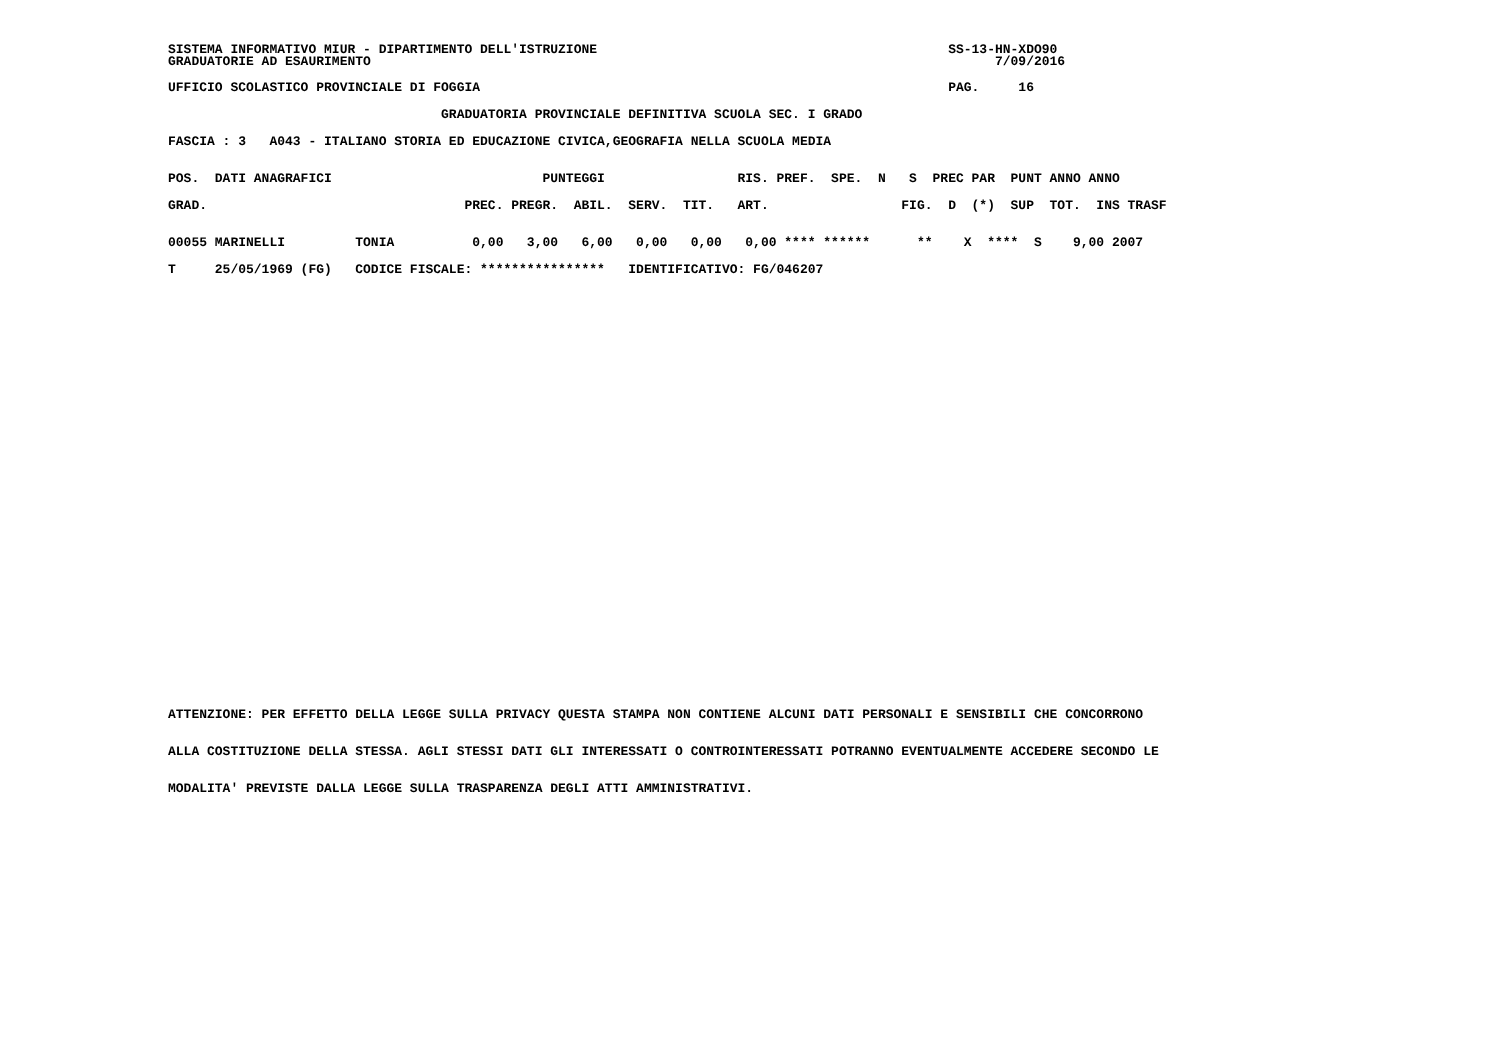SISTEMA INFORMATIVO MIUR - DIPARTIMENTO DELL'ISTRUZIONE                                             SS-13-HN-XDO90
GRADUATORIE AD ESAURIMENTO                                                                                7/09/2016
UFFICIO SCOLASTICO PROVINCIALE DI FOGGIA                                                            PAG.     16
                                   GRADUATORIA PROVINCIALE DEFINITIVA SCUOLA SEC. I GRADO
FASCIA : 3   A043 - ITALIANO STORIA ED EDUCAZIONE CIVICA,GEOGRAFIA NELLA SCUOLA MEDIA
POS.  DATI ANAGRAFICI                           PUNTEGGI                 RIS. PREF.  SPE.  N   S  PREC PAR  PUNT ANNO ANNO
GRAD.                                 PREC. PREGR.  ABIL.  SERV.  TIT.   ART.                 FIG.  D  (*)  SUP  TOT.  INS TRASF
00055 MARINELLI         TONIA          0,00   3,00   6,00   0,00   0,00   0,00 **** ******      **    X  ****  S    9,00 2007
T     25/05/1969 (FG)   CODICE FISCALE: ****************   IDENTIFICATIVO: FG/046207
ATTENZIONE: PER EFFETTO DELLA LEGGE SULLA PRIVACY QUESTA STAMPA NON CONTIENE ALCUNI DATI PERSONALI E SENSIBILI CHE CONCORRONO
ALLA COSTITUZIONE DELLA STESSA. AGLI STESSI DATI GLI INTERESSATI O CONTROINTERESSATI POTRANNO EVENTUALMENTE ACCEDERE SECONDO LE
MODALITA' PREVISTE DALLA LEGGE SULLA TRASPARENZA DEGLI ATTI AMMINISTRATIVI.